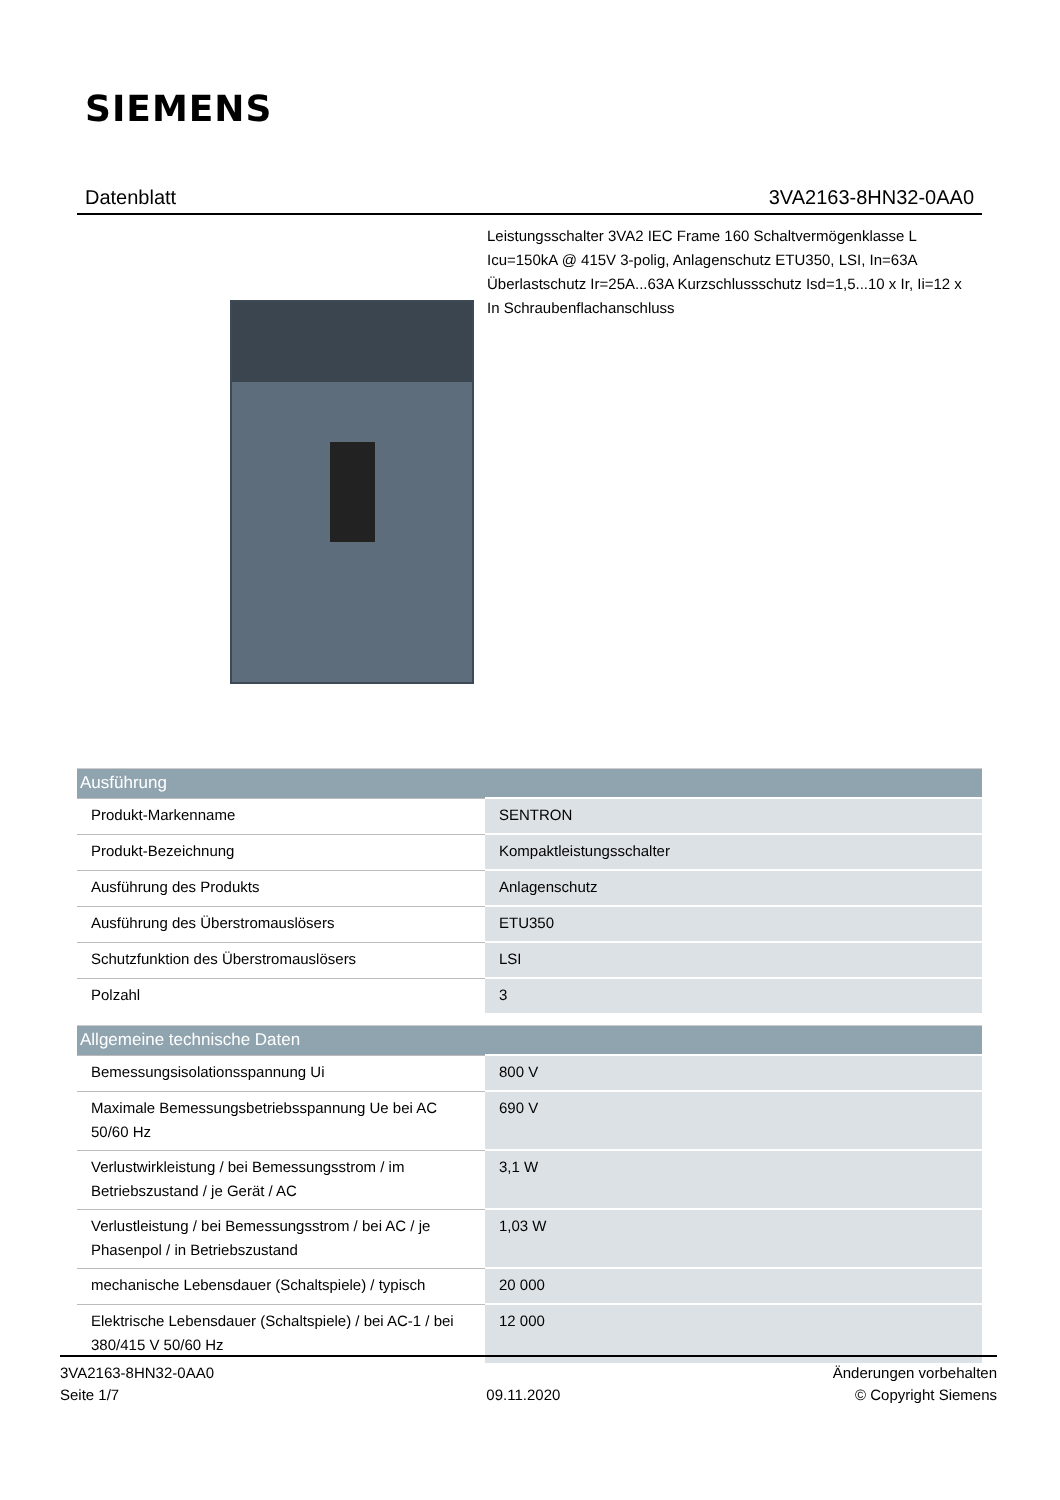SIEMENS
Datenblatt 3VA2163-8HN32-0AA0
Leistungsschalter 3VA2 IEC Frame 160 Schaltvermögenklasse L Icu=150kA @ 415V 3-polig, Anlagenschutz ETU350, LSI, In=63A Überlastschutz Ir=25A...63A Kurzschlussschutz Isd=1,5...10 x Ir, Ii=12 x In Schraubenflachanschluss
| Ausführung | |
| --- | --- |
| Produkt-Markenname | SENTRON |
| Produkt-Bezeichnung | Kompaktleistungsschalter |
| Ausführung des Produkts | Anlagenschutz |
| Ausführung des Überstromauslösers | ETU350 |
| Schutzfunktion des Überstromauslösers | LSI |
| Polzahl | 3 |
| Allgemeine technische Daten | |
| --- | --- |
| Bemessungsisolationsspannung Ui | 800 V |
| Maximale Bemessungsbetriebsspannung Ue bei AC 50/60 Hz | 690 V |
| Verlustwirkleistung / bei Bemessungsstrom / im Betriebszustand / je Gerät / AC | 3,1 W |
| Verlustleistung / bei Bemessungsstrom / bei AC / je Phasenpol / in Betriebszustand | 1,03 W |
| mechanische Lebensdauer (Schaltspiele) / typisch | 20 000 |
| Elektrische Lebensdauer (Schaltspiele) / bei AC-1 / bei 380/415 V 50/60 Hz | 12 000 |
3VA2163-8HN32-0AA0
Seite 1/7
09.11.2020
Änderungen vorbehalten
© Copyright Siemens